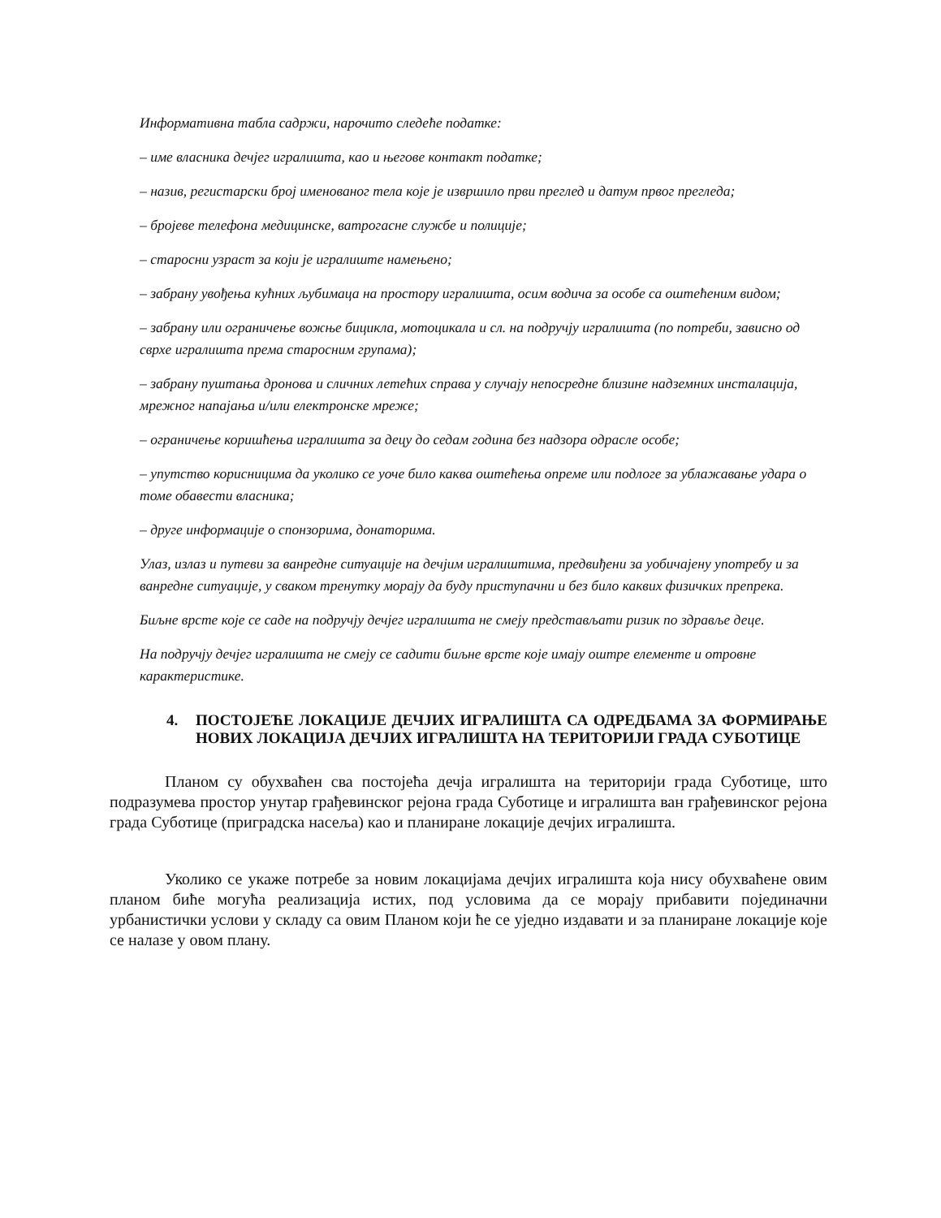Информативна табла садржи, нарочито следеће податке:
– име власника дечјег игралишта, као и његове контакт податке;
– назив, регистарски број именованог тела које је извршило први преглед и датум првог прегледа;
– бројеве телефона медицинске, ватрогасне службе и полиције;
– старосни узраст за који је игралиште намењено;
– забрану увођења кућних љубимаца на простору игралишта, осим водича за особе са оштећеним видом;
– забрану или ограничење вожње бицикла, мотоцикала и сл. на подручју игралишта (по потреби, зависно од сврхе игралишта према старосним групама);
– забрану пуштања дронова и сличних летећих справа у случају непосредне близине надземних инсталација, мрежног напајања и/или електронске мреже;
– ограничење коришћења игралишта за децу до седам година без надзора одрасле особе;
– упутство корисницима да уколико се уоче било каква оштећења опреме или подлоге за ублажавање удара о томе обавести власника;
– друге информације о спонзорима, донаторима.
Улаз, излаз и путеви за ванредне ситуације на дечјим игралиштима, предвиђени за уобичајену употребу и за ванредне ситуације, у сваком тренутку морају да буду приступачни и без било каквих физичких препрека.
Биљне врсте које се саде на подручју дечјег игралишта не смеју представљати ризик по здравље деце.
На подручју дечјег игралишта не смеју се садити биљне врсте које имају оштре елементе и отровне карактеристике.
4. ПОСТОЈЕЋЕ ЛОКАЦИЈЕ ДЕЧЈИХ ИГРАЛИШТА СА ОДРЕДБАМА ЗА ФОРМИРАЊЕ НОВИХ ЛОКАЦИЈА ДЕЧЈИХ ИГРАЛИШТА НА ТЕРИТОРИЈИ ГРАДА СУБОТИЦЕ
Планом су обухваћен сва постојећа дечја игралишта на територији града Суботице, што подразумева простор унутар грађевинског рејона града Суботице и игралишта ван грађевинског рејона града Суботице (приградска насеља) као и планиране локације дечјих игралишта.
Уколико се укаже потребе за новим локацијама дечјих игралишта која нису обухваћене овим планом биће могућа реализација истих, под условима да се морају прибавити појединачни урбанистички услови у складу са овим Планом који ће се уједно издавати и за планиране локације које се налазе у овом плану.